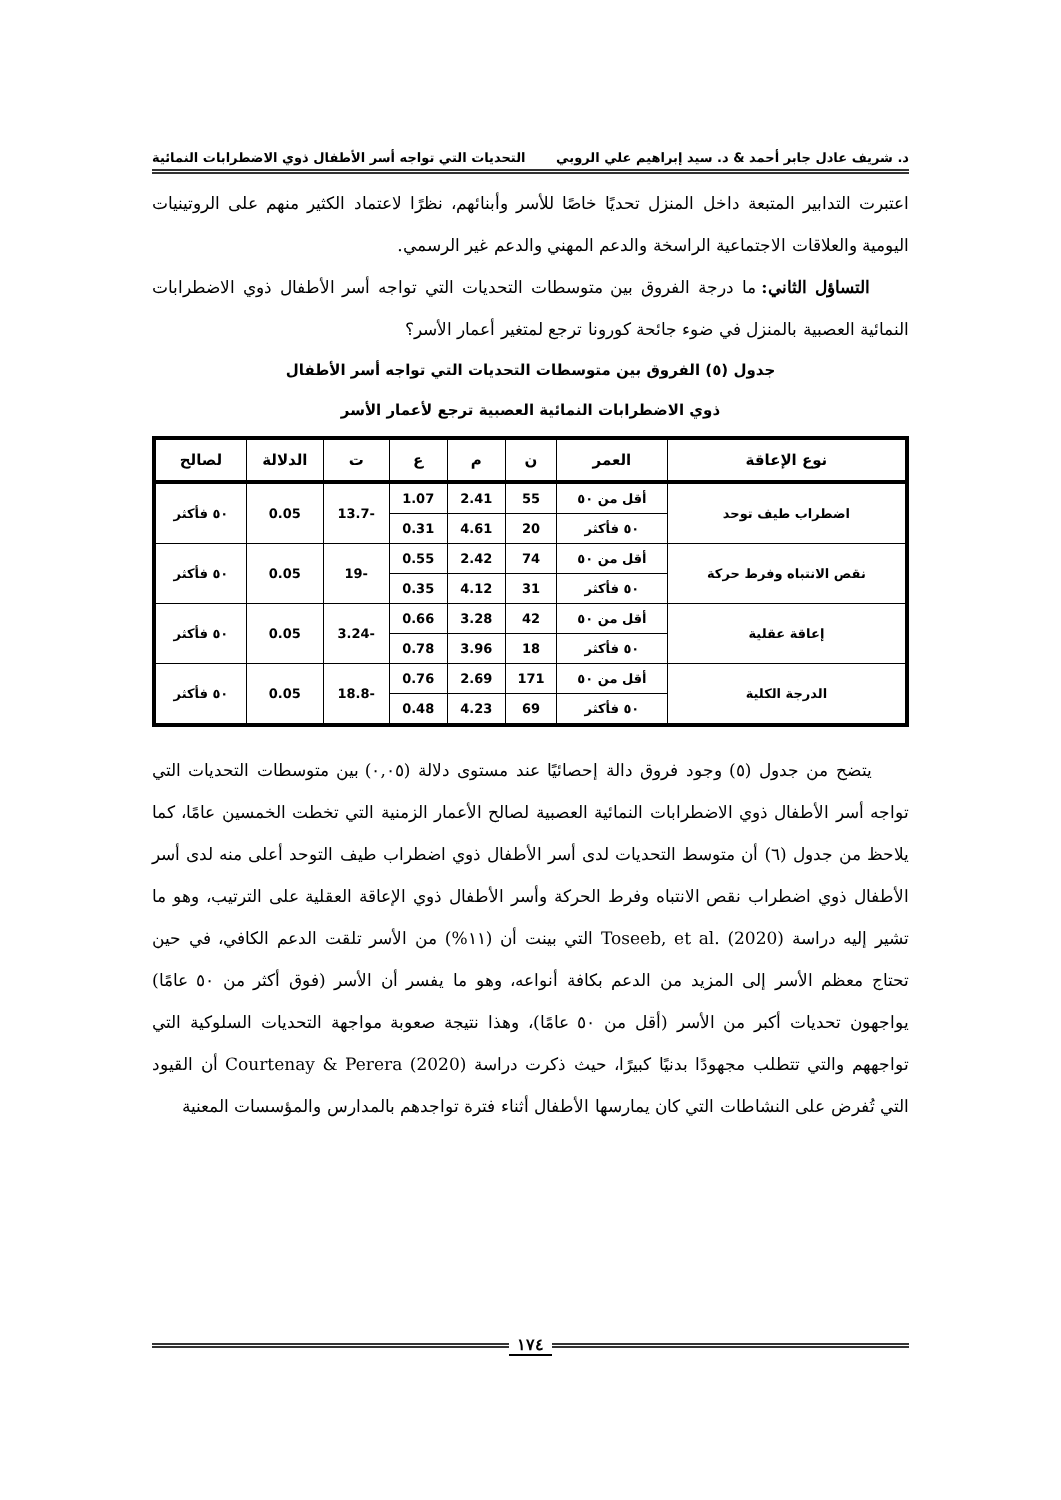د. شريف عادل جابر أحمد & د. سيد إبراهيم علي الروبي التحديات التي تواجه أسر الأطفال ذوي الاضطرابات النمائية
اعتبرت التدابير المتبعة داخل المنزل تحديًا خاصًا للأسر وأبنائهم، نظرًا لاعتماد الكثير منهم على الروتينيات اليومية والعلاقات الاجتماعية الراسخة والدعم المهني والدعم غير الرسمي.
التساؤل الثاني: ما درجة الفروق بين متوسطات التحديات التي تواجه أسر الأطفال ذوي الاضطرابات النمائية العصبية بالمنزل في ضوء جائحة كورونا ترجع لمتغير أعمار الأسر؟
جدول (٥) الفروق بين متوسطات التحديات التي تواجه أسر الأطفال
ذوي الاضطرابات النمائية العصبية ترجع لأعمار الأسر
| نوع الإعاقة | العمر | ن | م | ع | ت | الدلالة | لصالح |
| --- | --- | --- | --- | --- | --- | --- | --- |
| اضطراب طيف توحد | أقل من ٥٠ | 55 | 2.41 | 1.07 | -13.7 | 0.05 | ٥٠ فأكثر |
| | ٥٠ فأكثر | 20 | 4.61 | 0.31 | | | |
| نقص الانتباه وفرط حركة | أقل من ٥٠ | 74 | 2.42 | 0.55 | -19 | 0.05 | ٥٠ فأكثر |
| | ٥٠ فأكثر | 31 | 4.12 | 0.35 | | | |
| إعاقة عقلية | أقل من ٥٠ | 42 | 3.28 | 0.66 | -3.24 | 0.05 | ٥٠ فأكثر |
| | ٥٠ فأكثر | 18 | 3.96 | 0.78 | | | |
| الدرجة الكلية | أقل من ٥٠ | 171 | 2.69 | 0.76 | -18.8 | 0.05 | ٥٠ فأكثر |
| | ٥٠ فأكثر | 69 | 4.23 | 0.48 | | | |
يتضح من جدول (٥) وجود فروق دالة إحصائيًا عند مستوى دلالة (٠,٠٥) بين متوسطات التحديات التي تواجه أسر الأطفال ذوي الاضطرابات النمائية العصبية لصالح الأعمار الزمنية التي تخطت الخمسين عامًا، كما يلاحظ من جدول (٦) أن متوسط التحديات لدى أسر الأطفال ذوي اضطراب طيف التوحد أعلى منه لدى أسر الأطفال ذوي اضطراب نقص الانتباه وفرط الحركة وأسر الأطفال ذوي الإعاقة العقلية على الترتيب، وهو ما تشير إليه دراسة Toseeb, et al. (2020) التي بينت أن (١١%) من الأسر تلقت الدعم الكافي، في حين تحتاج معظم الأسر إلى المزيد من الدعم بكافة أنواعه، وهو ما يفسر أن الأسر (فوق أكثر من ٥٠ عامًا) يواجهون تحديات أكبر من الأسر (أقل من ٥٠ عامًا)، وهذا نتيجة صعوبة مواجهة التحديات السلوكية التي تواجههم والتي تتطلب مجهودًا بدنيًا كبيرًا، حيث ذكرت دراسة Courtenay & Perera (2020) أن القيود التي تُفرض على النشاطات التي كان يمارسها الأطفال أثناء فترة تواجدهم بالمدارس والمؤسسات المعنية
١٧٤